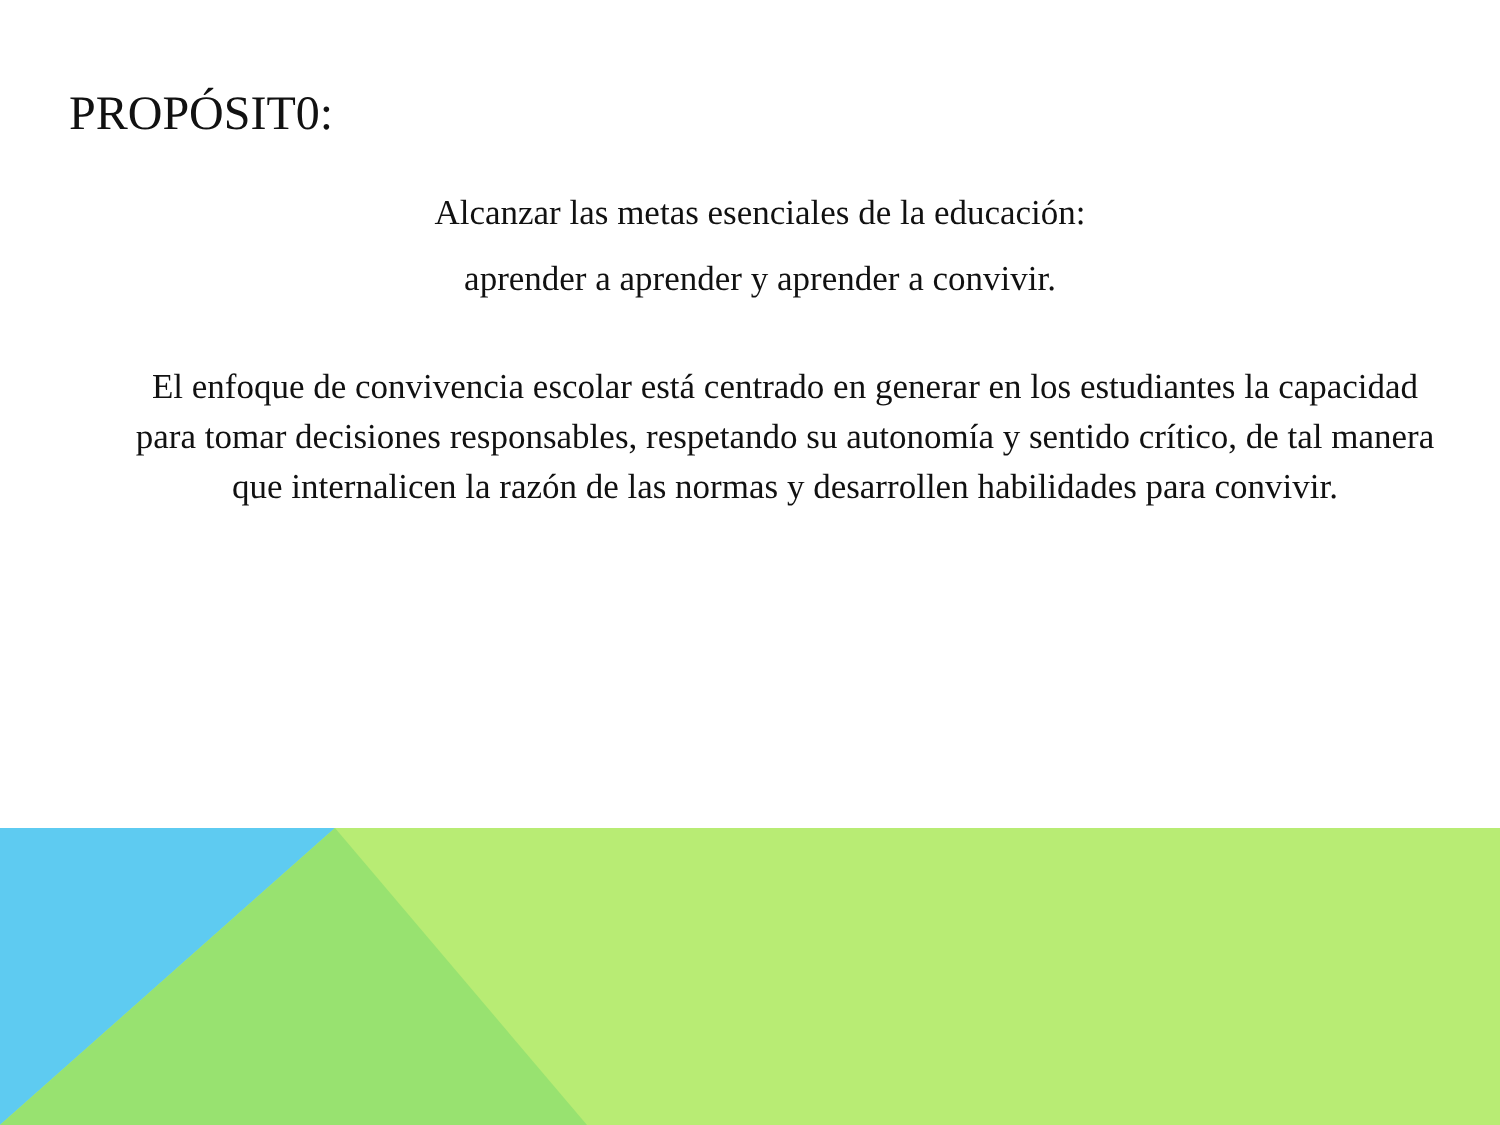PROPÓSIT0:
Alcanzar las metas esenciales de la educación:
aprender a aprender y aprender a convivir.
El enfoque de convivencia escolar está centrado en generar en los estudiantes la capacidad para tomar decisiones responsables, respetando su autonomía y sentido crítico, de tal manera que internalicen la razón de las normas y desarrollen habilidades para convivir.